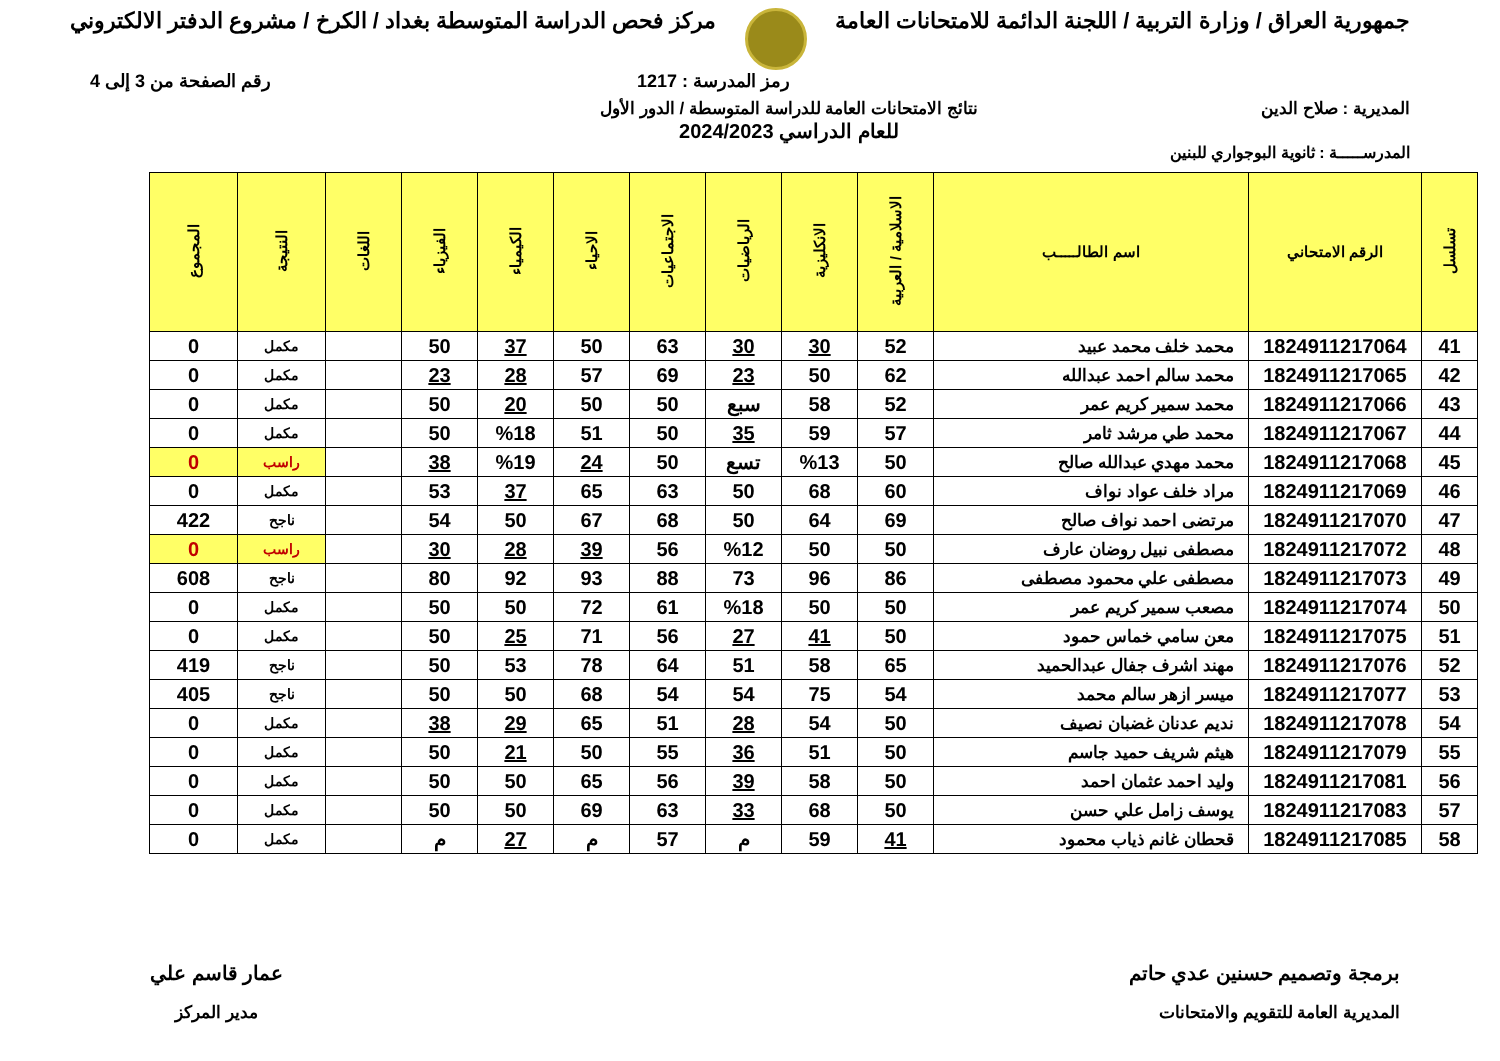جمهورية العراق / وزارة التربية / اللجنة الدائمة للامتحانات العامة
مركز فحص الدراسة المتوسطة بغداد / الكرخ / مشروع الدفتر الالكتروني
رمز المدرسة : 1217 رقم الصفحة من 3 إلى 4
المديرية : صلاح الدين نتائج الامتحانات العامة للدراسة المتوسطة / الدور الأول
للعام الدراسي 2024/2023
المدرســـــة : ثانوية البوجواري للبنين
| تسلسل | الرقم الامتحاني | اسم الطالـــــب | الاسلامية / العربية | الانكليزية | الرياضيات | الاجتماعيات | الاحياء | الكيمياء | الفيزياء | اللغات | النتيجة | المجموع |
| --- | --- | --- | --- | --- | --- | --- | --- | --- | --- | --- | --- | --- |
| 41 | 1824911217064 | محمد خلف محمد عبيد | 52 | 30 | 30 | 63 | 50 | 37 | 50 | | مكمل | 0 |
| 42 | 1824911217065 | محمد سالم احمد عبدالله | 62 | 50 | 23 | 69 | 57 | 28 | 23 | | مكمل | 0 |
| 43 | 1824911217066 | محمد سمير كريم عمر | 52 | 58 | سبع | 50 | 50 | 20 | 50 | | مكمل | 0 |
| 44 | 1824911217067 | محمد طي مرشد ثامر | 57 | 59 | 35 | 50 | 51 | %18 | 50 | | مكمل | 0 |
| 45 | 1824911217068 | محمد مهدي عبدالله صالح | 50 | %13 | تسع | 50 | 24 | %19 | 38 | | راسب | 0 |
| 46 | 1824911217069 | مراد خلف عواد نواف | 60 | 68 | 50 | 63 | 65 | 37 | 53 | | مكمل | 0 |
| 47 | 1824911217070 | مرتضى احمد نواف صالح | 69 | 64 | 50 | 68 | 67 | 50 | 54 | | ناجح | 422 |
| 48 | 1824911217072 | مصطفى نبيل روضان عارف | 50 | 50 | %12 | 56 | 39 | 28 | 30 | | راسب | 0 |
| 49 | 1824911217073 | مصطفى علي محمود مصطفى | 86 | 96 | 73 | 88 | 93 | 92 | 80 | | ناجح | 608 |
| 50 | 1824911217074 | مصعب سمير كريم عمر | 50 | 50 | %18 | 61 | 72 | 50 | 50 | | مكمل | 0 |
| 51 | 1824911217075 | معن سامي خماس حمود | 50 | 41 | 27 | 56 | 71 | 25 | 50 | | مكمل | 0 |
| 52 | 1824911217076 | مهند اشرف جفال عبدالحميد | 65 | 58 | 51 | 64 | 78 | 53 | 50 | | ناجح | 419 |
| 53 | 1824911217077 | ميسر ازهر سالم محمد | 54 | 75 | 54 | 54 | 68 | 50 | 50 | | ناجح | 405 |
| 54 | 1824911217078 | نديم عدنان غضبان نصيف | 50 | 54 | 28 | 51 | 65 | 29 | 38 | | مكمل | 0 |
| 55 | 1824911217079 | هيثم شريف حميد جاسم | 50 | 51 | 36 | 55 | 50 | 21 | 50 | | مكمل | 0 |
| 56 | 1824911217081 | وليد احمد عثمان احمد | 50 | 58 | 39 | 56 | 65 | 50 | 50 | | مكمل | 0 |
| 57 | 1824911217083 | يوسف زامل علي حسن | 50 | 68 | 33 | 63 | 69 | 50 | 50 | | مكمل | 0 |
| 58 | 1824911217085 | قحطان غانم ذياب محمود | 41 | 59 | م | 57 | م | 27 | م | | مكمل | 0 |
برمجة وتصميم حسنين عدي حاتم
المديرية العامة للتقويم والامتحانات
عمار قاسم علي
مدير المركز